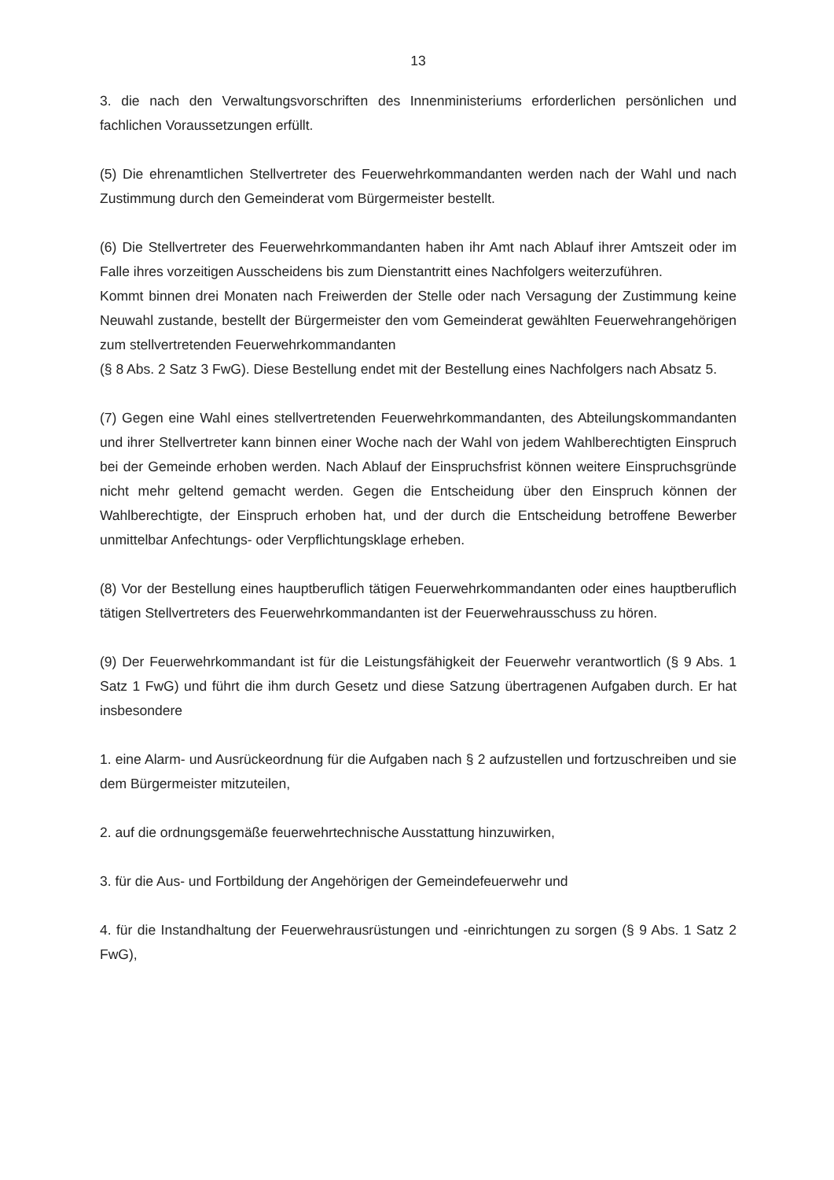13
3. die nach den Verwaltungsvorschriften des Innenministeriums erforderlichen persönlichen und fachlichen Voraussetzungen erfüllt.
(5) Die ehrenamtlichen Stellvertreter des Feuerwehrkommandanten werden nach der Wahl und nach Zustimmung durch den Gemeinderat vom Bürgermeister bestellt.
(6) Die Stellvertreter des Feuerwehrkommandanten haben ihr Amt nach Ablauf ihrer Amtszeit oder im Falle ihres vorzeitigen Ausscheidens bis zum Dienstantritt eines Nachfolgers weiterzuführen.
Kommt binnen drei Monaten nach Freiwerden der Stelle oder nach Versagung der Zustimmung keine Neuwahl zustande, bestellt der Bürgermeister den vom Gemeinderat gewählten Feuerwehrangehörigen zum stellvertretenden Feuerwehrkommandanten
(§ 8 Abs. 2 Satz 3 FwG). Diese Bestellung endet mit der Bestellung eines Nachfolgers nach Absatz 5.
(7) Gegen eine Wahl eines stellvertretenden Feuerwehrkommandanten, des Abteilungskommandanten und ihrer Stellvertreter kann binnen einer Woche nach der Wahl von jedem Wahlberechtigten Einspruch bei der Gemeinde erhoben werden. Nach Ablauf der Einspruchsfrist können weitere Einspruchsgründe nicht mehr geltend gemacht werden. Gegen die Entscheidung über den Einspruch können der Wahlberechtigte, der Einspruch erhoben hat, und der durch die Entscheidung betroffene Bewerber unmittelbar Anfechtungs- oder Verpflichtungsklage erheben.
(8) Vor der Bestellung eines hauptberuflich tätigen Feuerwehrkommandanten oder eines hauptberuflich tätigen Stellvertreters des Feuerwehrkommandanten ist der Feuerwehrausschuss zu hören.
(9) Der Feuerwehrkommandant ist für die Leistungsfähigkeit der Feuerwehr verantwortlich (§ 9 Abs. 1 Satz 1 FwG) und führt die ihm durch Gesetz und diese Satzung übertragenen Aufgaben durch. Er hat insbesondere
1. eine Alarm- und Ausrückeordnung für die Aufgaben nach § 2 aufzustellen und fortzuschreiben und sie dem Bürgermeister mitzuteilen,
2. auf die ordnungsgemäße feuerwehrtechnische Ausstattung hinzuwirken,
3. für die Aus- und Fortbildung der Angehörigen der Gemeindefeuerwehr und
4. für die Instandhaltung der Feuerwehrausrüstungen und -einrichtungen zu sorgen (§ 9 Abs. 1 Satz 2 FwG),